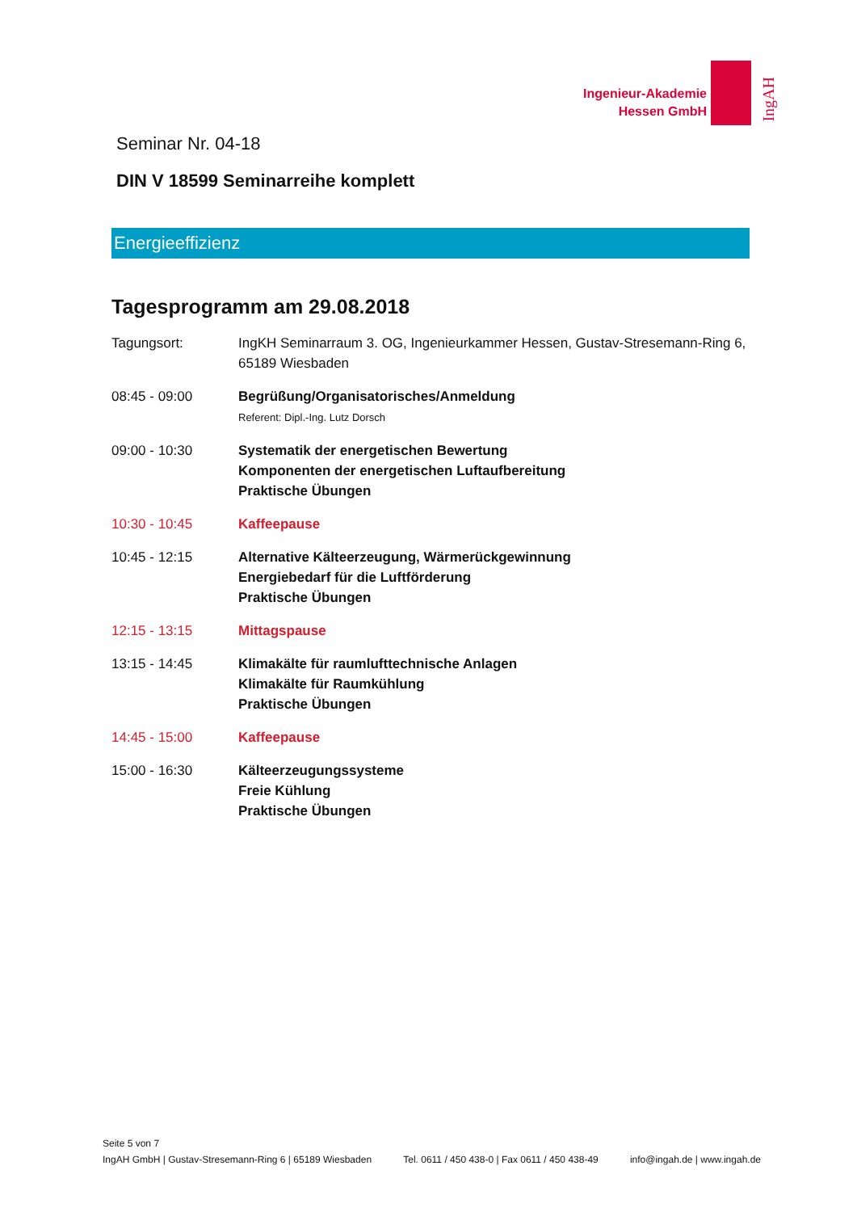Ingenieur-Akademie
Hessen GmbH
IngAH
Seminar Nr. 04-18
DIN V 18599 Seminarreihe komplett
Energieeffizienz
Tagesprogramm am 29.08.2018
| Tagungsort: | IngKH Seminarraum 3. OG, Ingenieurkammer Hessen, Gustav-Stresemann-Ring 6, 65189 Wiesbaden |
| 08:45 - 09:00 | Begrüßung/Organisatorisches/Anmeldung Referent: Dipl.-Ing. Lutz Dorsch |
| 09:00 - 10:30 | Systematik der energetischen Bewertung Komponenten der energetischen Luftaufbereitung Praktische Übungen |
| 10:30 - 10:45 | Kaffeepause |
| 10:45 - 12:15 | Alternative Kälteerzeugung, Wärmerückgewinnung Energiebedarf für die Luftförderung Praktische Übungen |
| 12:15 - 13:15 | Mittagspause |
| 13:15 - 14:45 | Klimakälte für raumlufttechnische Anlagen Klimakälte für Raumkühlung Praktische Übungen |
| 14:45 - 15:00 | Kaffeepause |
| 15:00 - 16:30 | Kälteerzeugungssysteme Freie Kühlung Praktische Übungen |
Seite 5 von 7
IngAH GmbH | Gustav-Stresemann-Ring 6 | 65189 Wiesbaden Tel. 0611 / 450 438-0 | Fax 0611 / 450 438-49 info@ingah.de | www.ingah.de